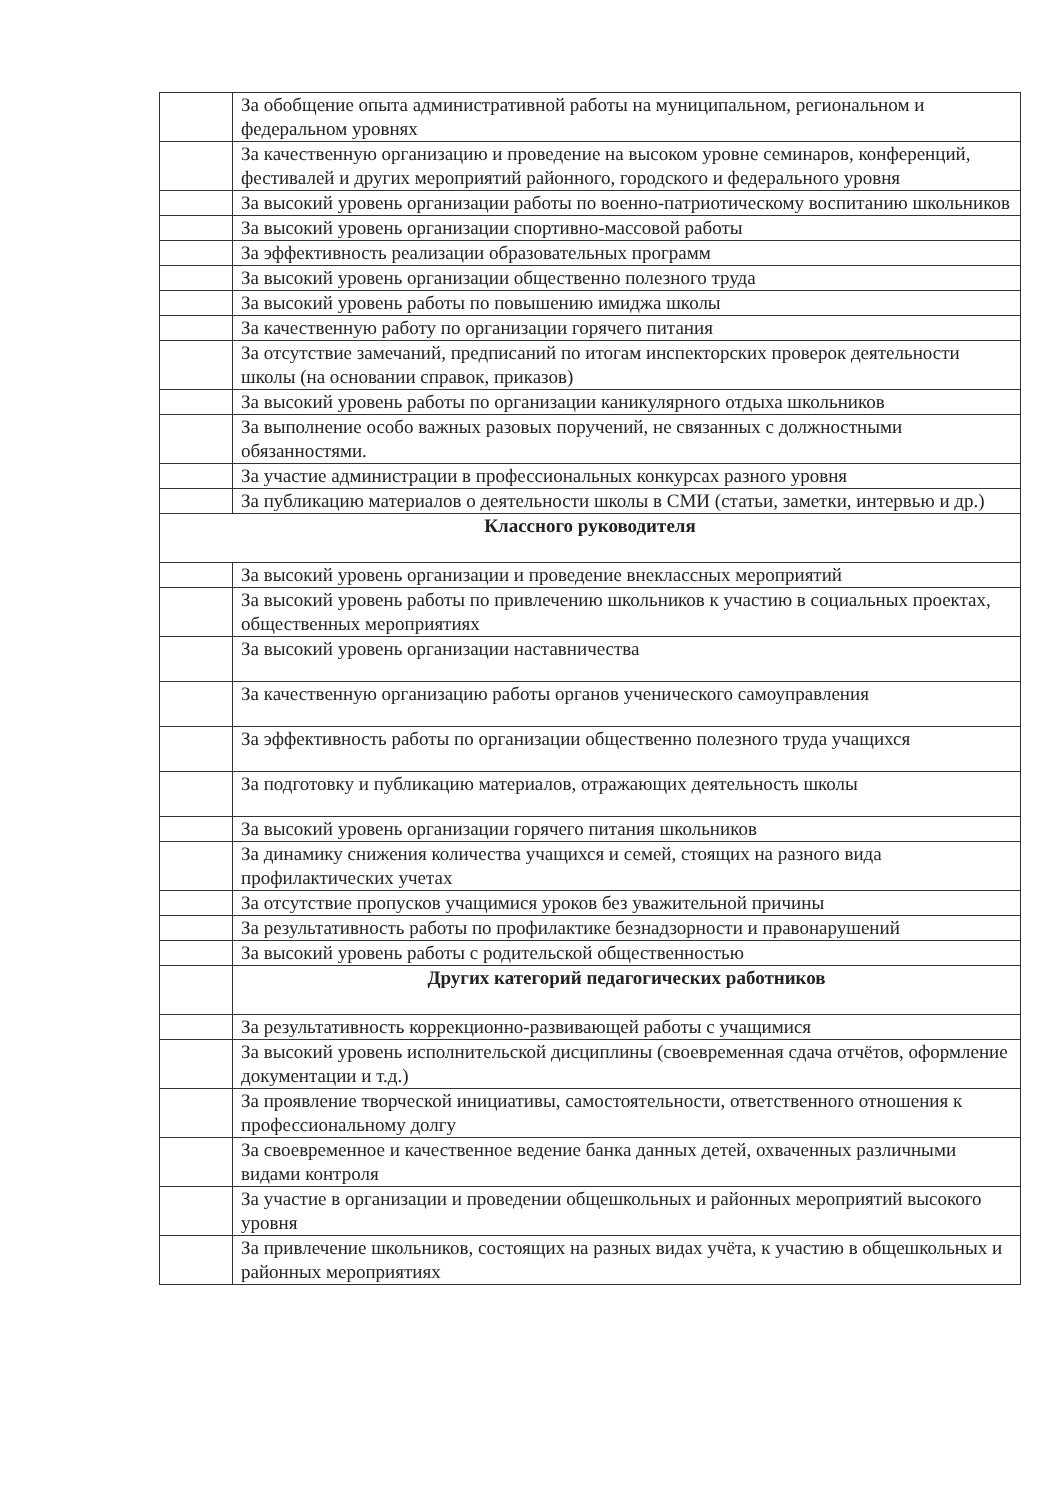| | За обобщение опыта административной работы на муниципальном, региональном и федеральном уровнях |
| | За качественную организацию и проведение на высоком уровне семинаров, конференций, фестивалей и других мероприятий районного, городского и федерального уровня |
| | За высокий уровень организации работы по военно-патриотическому воспитанию школьников |
| | За высокий уровень организации спортивно-массовой работы |
| | За эффективность реализации образовательных программ |
| | За высокий уровень организации общественно полезного труда |
| | За высокий уровень работы по повышению имиджа школы |
| | За качественную работу по организации горячего питания |
| | За отсутствие замечаний, предписаний по итогам инспекторских проверок деятельности школы (на основании справок, приказов) |
| | За высокий уровень работы по организации каникулярного отдыха школьников |
| | За выполнение особо важных разовых поручений, не связанных с должностными обязанностями. |
| | За участие администрации в профессиональных конкурсах разного уровня |
| | За публикацию материалов о деятельности школы в СМИ (статьи, заметки, интервью и др.) |
| Классного руководителя | |
| | За высокий уровень организации и проведение внеклассных мероприятий |
| | За высокий уровень работы по привлечению школьников к участию в социальных проектах, общественных мероприятиях |
| | За высокий уровень организации наставничества |
| | За качественную организацию работы органов ученического самоуправления |
| | За эффективность работы по организации общественно полезного труда учащихся |
| | За подготовку и публикацию материалов, отражающих деятельность школы |
| | За высокий уровень организации горячего питания школьников |
| | За динамику снижения количества учащихся и семей, стоящих на разного вида профилактических учетах |
| | За отсутствие пропусков учащимися уроков без уважительной причины |
| | За результативность работы по профилактике безнадзорности и правонарушений |
| | За высокий уровень работы с родительской общественностью |
| | Других категорий педагогических работников |
| | За результативность коррекционно-развивающей работы с учащимися |
| | За высокий уровень исполнительской дисциплины (своевременная сдача отчётов, оформление документации и т.д.) |
| | За проявление творческой инициативы, самостоятельности, ответственного отношения к профессиональному долгу |
| | За своевременное и качественное ведение банка данных детей, охваченных различными видами контроля |
| | За участие в организации и проведении общешкольных и районных мероприятий высокого уровня |
| | За привлечение школьников, состоящих на разных видах учёта, к участию в общешкольных и районных мероприятиях |